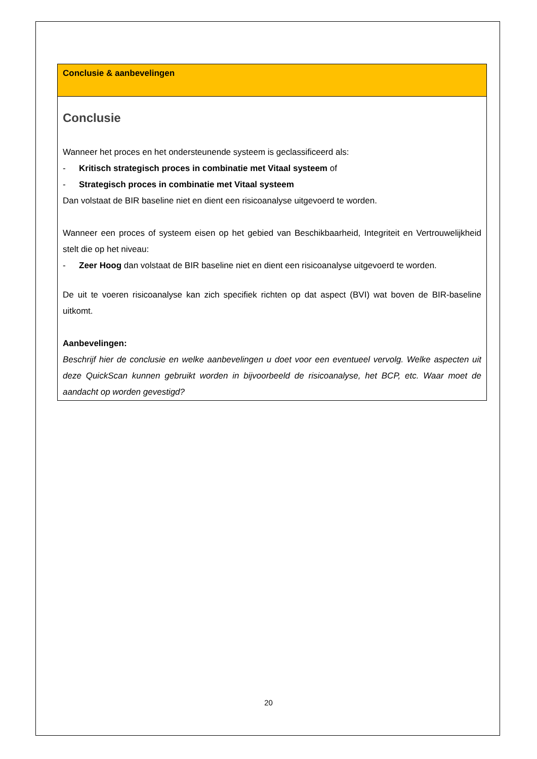Conclusie & aanbevelingen
Conclusie
Wanneer het proces en het ondersteunende systeem is geclassificeerd als:
- Kritisch strategisch proces in combinatie met Vitaal systeem of
- Strategisch proces in combinatie met Vitaal systeem
Dan volstaat de BIR baseline niet en dient een risicoanalyse uitgevoerd te worden.
Wanneer een proces of systeem eisen op het gebied van Beschikbaarheid, Integriteit en Vertrouwelijkheid stelt die op het niveau:
- Zeer Hoog dan volstaat de BIR baseline niet en dient een risicoanalyse uitgevoerd te worden.
De uit te voeren risicoanalyse kan zich specifiek richten op dat aspect (BVI) wat boven de BIR-baseline uitkomt.
Aanbevelingen:
Beschrijf hier de conclusie en welke aanbevelingen u doet voor een eventueel vervolg. Welke aspecten uit deze QuickScan kunnen gebruikt worden in bijvoorbeeld de risicoanalyse, het BCP, etc. Waar moet de aandacht op worden gevestigd?
20